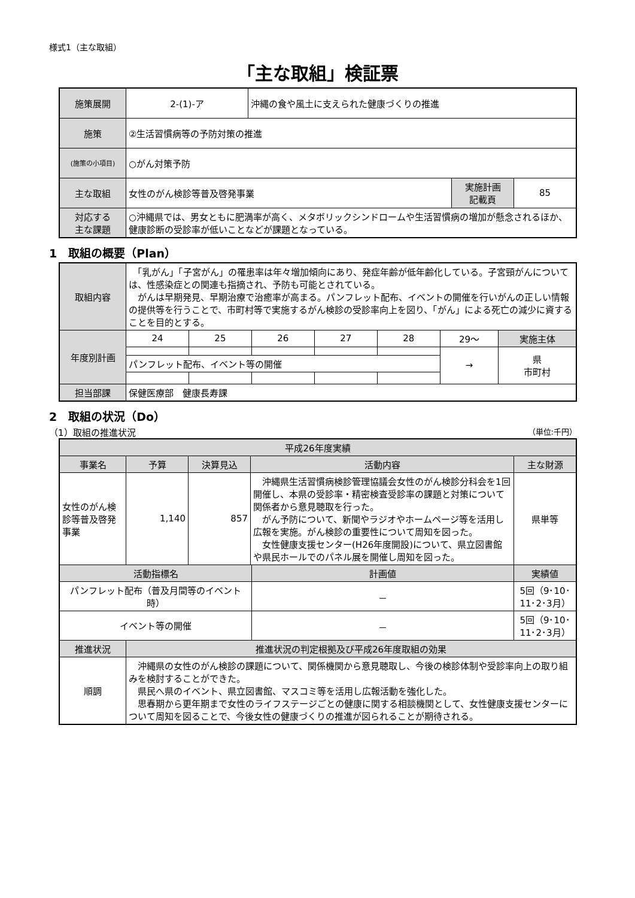様式1（主な取組）
「主な取組」検証票
| 施策展開 | 2-(1)-ア | 沖縄の食や風土に支えられた健康づくりの推進 | | |
| 施策 | ②生活習慣病等の予防対策の推進 | | | |
| (施策の小項目) | ○がん対策予防 | | | |
| 主な取組 | 女性のがん検診等普及啓発事業 | | 実施計画 記載頁 | 85 |
| 対応する 主な課題 | ○沖縄県では、男女ともに肥満率が高く、メタボリックシンドロームや生活習慣病の増加が懸念されるほか、健康診断の受診率が低いことなどが課題となっている。 | | | |
1　取組の概要（Plan）
| 取組内容 | 「乳がん」「子宮がん」の罹患率は年々増加傾向にあり、発症年齢が低年齢化している。子宮頸がんについては、性感染症との関連も指摘され、予防も可能とされている。 がんは早期発見、早期治療で治癒率が高まる。パンフレット配布、イベントの開催を行いがんの正しい情報の提供等を行うことで、市町村等で実施するがん検診の受診率向上を図り、「がん」による死亡の減少に資することを目的とする。 | | | | | | |
| 年度別計画 | 24 | 25 | 26 | 27 | 28 | 29〜 | 実施主体 |
| | | | | | | → | 県 市町村 |
| | パンフレット配布、イベント等の開催 | | | | | | |
| 担当部課 | 保健医療部 健康長寿課 | | | | | | |
2　取組の状況（Do）
（1）取組の推進状況 （単位:千円）
| 平成26年度実績 | | | | | |
| 事業名 | 予算 | 決算見込 | 活動内容 | | 主な財源 |
| 女性のがん検診等普及啓発事業 | 1,140 | 857 | 沖縄県生活習慣病検診管理協議会女性のがん検診分科会を1回開催し、本県の受診率・精密検査受診率の課題と対策について関係者から意見聴取を行った。 がん予防について、新聞やラジオやホームページ等を活用し広報を実施。がん検診の重要性について周知を図った。 女性健康支援センター(H26年度開設)について、県立図書館や県民ホールでのパネル展を開催し周知を図った。 | | 県単等 |
| 活動指標名 | | | | 計画値 | 実績値 |
| パンフレット配布（普及月間等のイベント時） | | | | － | 5回（9･10･11･2･3月） |
| イベント等の開催 | | | | － | 5回（9･10･11･2･3月） |
| 推進状況 | 推進状況の判定根拠及び平成26年度取組の効果 | | | | |
| 順調 | 沖縄県の女性のがん検診の課題について、関係機関から意見聴取し、今後の検診体制や受診率向上の取り組みを検討することができた。 県民へ県のイベント、県立図書館、マスコミ等を活用し広報活動を強化した。 思春期から更年期まで女性のライフステージごとの健康に関する相談機関として、女性健康支援センターについて周知を図ることで、今後女性の健康づくりの推進が図られることが期待される。 | | | | |